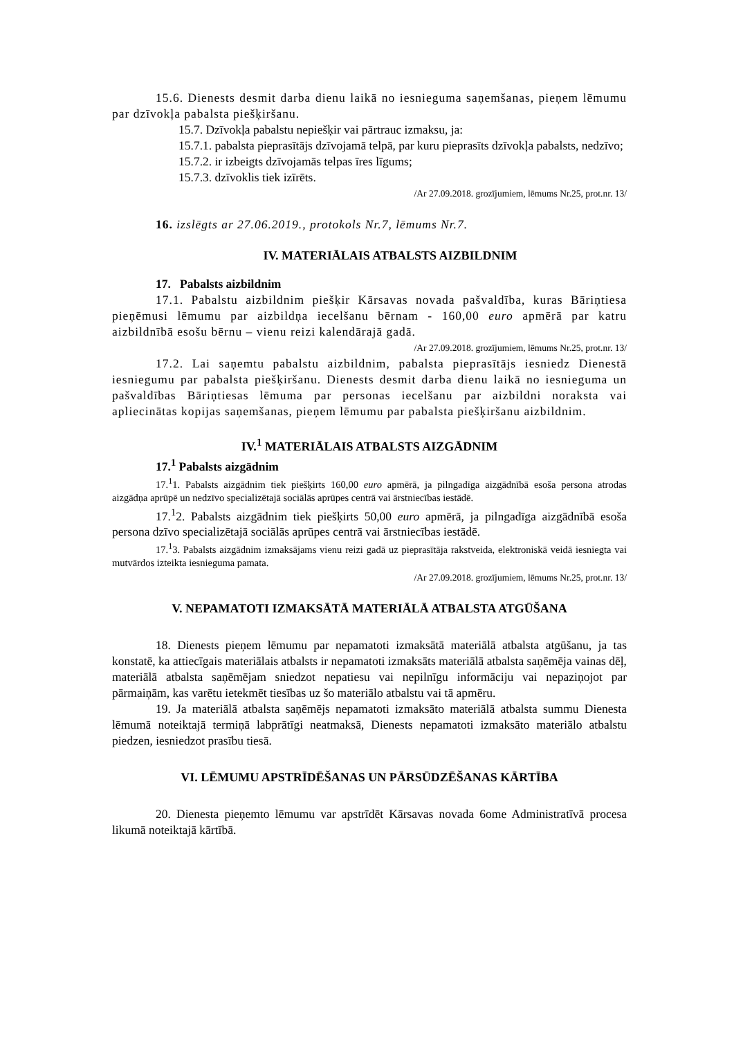15.6. Dienests desmit darba dienu laikā no iesnieguma saņemšanas, pieņem lēmumu par dzīvokļa pabalsta piešķiršanu.
15.7. Dzīvokļa pabalstu nepiešķir vai pārtrauc izmaksu, ja:
15.7.1. pabalsta pieprasītājs dzīvojamā telpā, par kuru pieprasīts dzīvokļa pabalsts, nedzīvo;
15.7.2. ir izbeigts dzīvojamās telpas īres līgums;
15.7.3. dzīvoklis tiek izīrēts.
/Ar 27.09.2018. grozījumiem, lēmums Nr.25, prot.nr. 13/
16. izslēgts ar 27.06.2019., protokols Nr.7, lēmums Nr.7.
IV. MATERIĀLAIS ATBALSTS AIZBILDNIM
17. Pabalsts aizbildnim
17.1. Pabalstu aizbildnim piešķir Kārsavas novada pašvaldība, kuras Bāriņtiesa pieņēmusi lēmumu par aizbildņa iecelšanu bērnam - 160,00 euro apmērā par katru aizbildnībā esošu bērnu – vienu reizi kalendārajā gadā.
/Ar 27.09.2018. grozījumiem, lēmums Nr.25, prot.nr. 13/
17.2. Lai saņemtu pabalstu aizbildnim, pabalsta pieprasītājs iesniedz Dienestā iesniegumu par pabalsta piešķiršanu. Dienests desmit darba dienu laikā no iesnieguma un pašvaldības Bāriņtiesas lēmuma par personas iecelšanu par aizbildni noraksta vai apliecinātas kopijas saņemšanas, pieņem lēmumu par pabalsta piešķiršanu aizbildnim.
IV.<sup>1</sup> MATERIĀLAIS ATBALSTS AIZGĀDNIM
17.<sup>1</sup> Pabalsts aizgādnim
17.<sup>1</sup>1. Pabalsts aizgādnim tiek piešķirts 160,00 euro apmērā, ja pilngadīga aizgādnībā esoša persona atrodas aizgādņa aprūpē un nedzīvo specializētajā sociālās aprūpes centrā vai ārstniecības iestādē.
17.<sup>1</sup>2. Pabalsts aizgādnim tiek piešķirts 50,00 euro apmērā, ja pilngadīga aizgādnībā esoša persona dzīvo specializētajā sociālās aprūpes centrā vai ārstniecības iestādē.
17.<sup>1</sup>3. Pabalsts aizgādnim izmaksājams vienu reizi gadā uz pieprasītāja rakstveida, elektroniskā veidā iesniegta vai mutvārdos izteikta iesnieguma pamata.
/Ar 27.09.2018. grozījumiem, lēmums Nr.25, prot.nr. 13/
V. NEPAMATOTI IZMAKSĀTĀ MATERIĀLĀ ATBALSTA ATGŪŠANA
18. Dienests pieņem lēmumu par nepamatoti izmaksātā materiālā atbalsta atgūšanu, ja tas konstatē, ka attiecīgais materiālais atbalsts ir nepamatoti izmaksāts materiālā atbalsta saņēmēja vainas dēļ, materiālā atbalsta saņēmējam sniedzot nepatiesu vai nepilnīgu informāciju vai nepaziņojot par pārmaiņām, kas varētu ietekmēt tiesības uz šo materiālo atbalstu vai tā apmēru.
19. Ja materiālā atbalsta saņēmējs nepamatoti izmaksāto materiālā atbalsta summu Dienesta lēmumā noteiktajā termiņā labprātīgi neatmaksā, Dienests nepamatoti izmaksāto materiālo atbalstu piedzen, iesniedzot prasību tiesā.
VI. LĒMUMU APSTRĪDĒŠANAS UN PĀRSŪDZĒŠANAS KĀRTĪBA
20. Dienesta pieņemto lēmumu var apstrīdēt Kārsavas novada 6ome Administratīvā procesa likumā noteiktajā kārtībā.